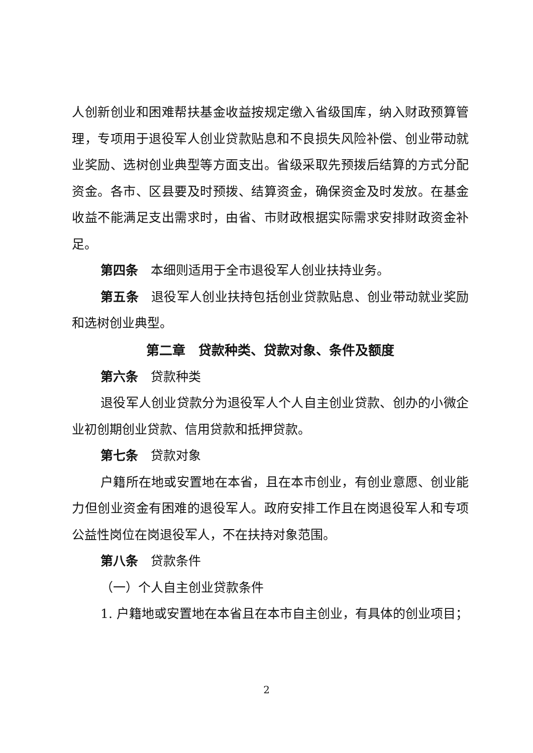人创新创业和困难帮扶基金收益按规定缴入省级国库，纳入财政预算管理，专项用于退役军人创业贷款贴息和不良损失风险补偿、创业带动就业奖励、选树创业典型等方面支出。省级采取先预拨后结算的方式分配资金。各市、区县要及时预拨、结算资金，确保资金及时发放。在基金收益不能满足支出需求时，由省、市财政根据实际需求安排财政资金补足。
第四条　本细则适用于全市退役军人创业扶持业务。
第五条　退役军人创业扶持包括创业贷款贴息、创业带动就业奖励和选树创业典型。
第二章　贷款种类、贷款对象、条件及额度
第六条　贷款种类
退役军人创业贷款分为退役军人个人自主创业贷款、创办的小微企业初创期创业贷款、信用贷款和抵押贷款。
第七条　贷款对象
户籍所在地或安置地在本省，且在本市创业，有创业意愿、创业能力但创业资金有困难的退役军人。政府安排工作且在岗退役军人和专项公益性岗位在岗退役军人，不在扶持对象范围。
第八条　贷款条件
（一）个人自主创业贷款条件
1. 户籍地或安置地在本省且在本市自主创业，有具体的创业项目；
2